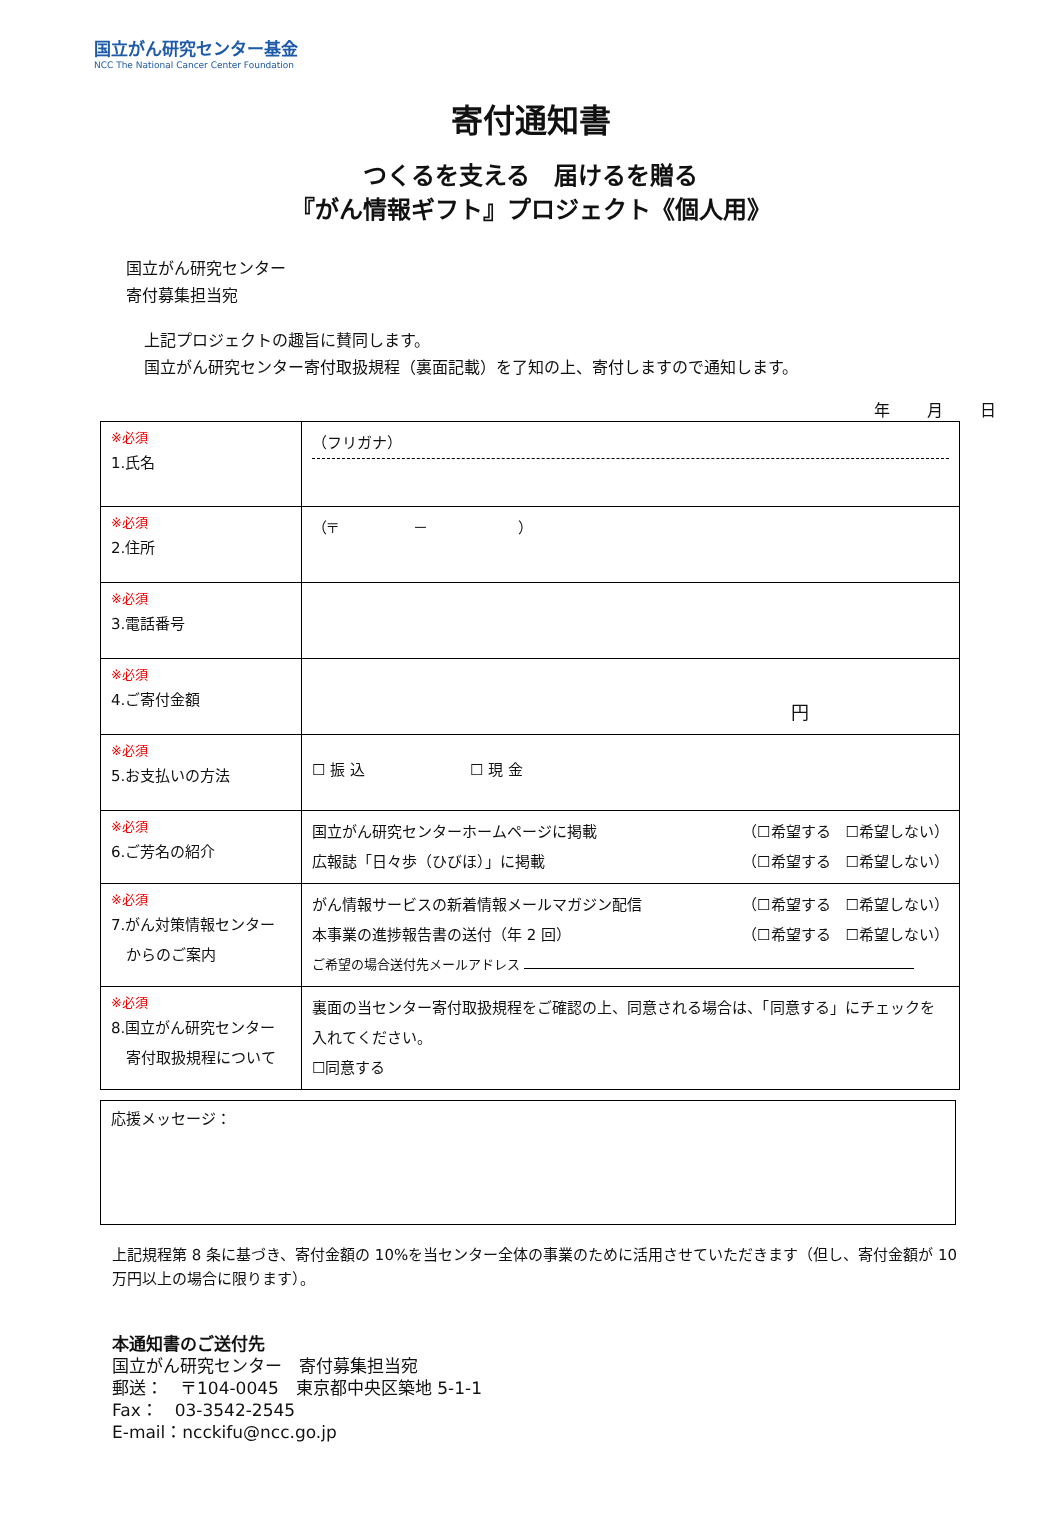国立がん研究センター基金
NCC The National Cancer Center Foundation
寄付通知書
つくるを支える　届けるを贈る
『がん情報ギフト』プロジェクト《個人用》
国立がん研究センター
寄付募集担当宛
上記プロジェクトの趣旨に賛同します。
国立がん研究センター寄付取扱規程（裏面記載）を了知の上、寄付しますので通知します。
年 月 日
| ※必須 1.氏名 | （フリガナ） |
| ※必須 2.住所 | （〒 － ） |
| ※必須 3.電話番号 | |
| ※必須 4.ご寄付金額 | 円 |
| ※必須 5.お支払いの方法 | ☐ 振 込 ☐ 現 金 |
| ※必須 6.ご芳名の紹介 | 国立がん研究センターホームページに掲載 （☐希望する ☐希望しない） 広報誌「日々歩（ひびほ）」に掲載 （☐希望する ☐希望しない） |
| ※必須 7.がん対策情報センター からのご案内 | がん情報サービスの新着情報メールマガジン配信 （☐希望する ☐希望しない） 本事業の進捗報告書の送付（年 2 回） （☐希望する ☐希望しない） ご希望の場合送付先メールアドレス |
| ※必須 8.国立がん研究センター 寄付取扱規程について | 裏面の当センター寄付取扱規程をご確認の上、同意される場合は、「同意する」にチェックを入れてください。 ☐同意する |
応援メッセージ：
上記規程第 8 条に基づき、寄付金額の 10%を当センター全体の事業のために活用させていただきます（但し、寄付金額が 10 万円以上の場合に限ります）。
本通知書のご送付先
国立がん研究センター　寄付募集担当宛
郵送：　〒104-0045　東京都中央区築地 5-1-1
Fax：　03-3542-2545
E-mail：ncckifu@ncc.go.jp